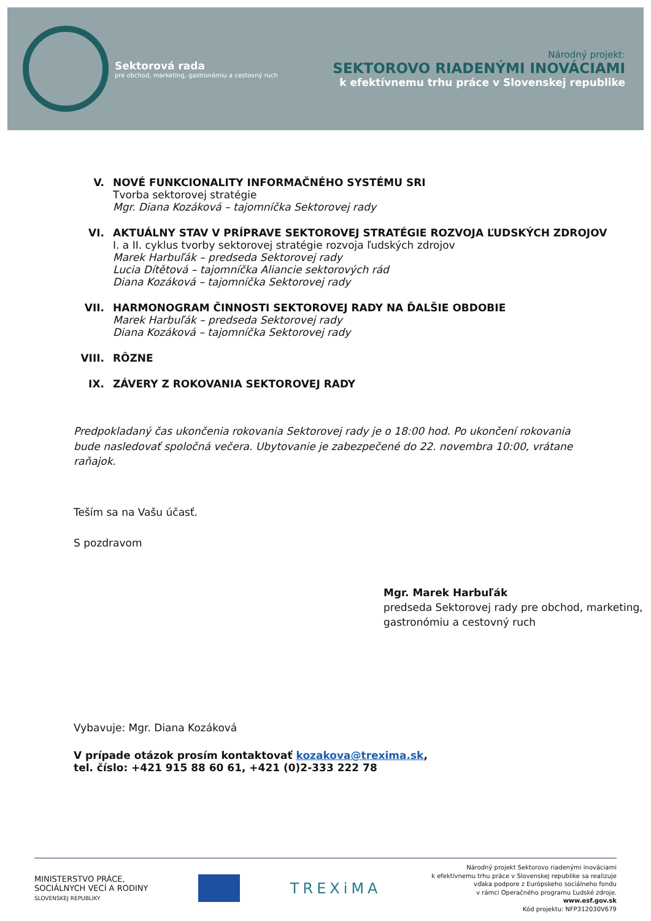Sektorová rada
pre obchod, marketing, gastronómiu a cestovný ruch
Národný projekt:
SEKTOROVO RIADENÝMI INOVÁCIAMI
k efektívnemu trhu práce v Slovenskej republike
V. NOVÉ FUNKCIONALITY INFORMAČNÉHO SYSTÉMU SRI
Tvorba sektorovej stratégie
Mgr. Diana Kozáková – tajomníčka Sektorovej rady
VI. AKTUÁLNY STAV V PRÍPRAVE SEKTOROVEJ STRATÉGIE ROZVOJA ĽUDSKÝCH ZDROJOV
I. a II. cyklus tvorby sektorovej stratégie rozvoja ľudských zdrojov
Marek Harbuľák – predseda Sektorovej rady
Lucia Dítětová – tajomníčka Aliancie sektorových rád
Diana Kozáková – tajomníčka Sektorovej rady
VII. HARMONOGRAM ČINNOSTI SEKTOROVEJ RADY NA ĎALŠIE OBDOBIE
Marek Harbuľák – predseda Sektorovej rady
Diana Kozáková – tajomníčka Sektorovej rady
VIII.
RÔZNE
IX. ZÁVERY Z ROKOVANIA SEKTOROVEJ RADY
Predpokladaný čas ukončenia rokovania Sektorovej rady je o 18:00 hod. Po ukončení rokovania bude nasledovať spoločná večera. Ubytovanie je zabezpečené do 22. novembra 10:00, vrátane raňajok.
Teším sa na Vašu účasť.
S pozdravom
Mgr. Marek Harbuľák
predseda Sektorovej rady pre obchod, marketing, gastronómiu a cestovný ruch
Vybavuje: Mgr. Diana Kozáková
V prípade otázok prosím kontaktovať kozakova@trexima.sk,
tel. číslo: +421 915 88 60 61, +421 (0)2-333 222 78
MINISTERSTVO PRÁCE,
SOCIÁLNYCH VECÍ A RODINY
SLOVENSKEJ REPUBLIKY
TREXiMA
Národný projekt Sektorovo riadenými inováciami
k efektívnemu trhu práce v Slovenskej republike sa realizuje
vďaka podpore z Európskeho sociálneho fondu
v rámci Operačného programu Ľudské zdroje.
www.esf.gov.sk
Kód projektu: NFP312030V679